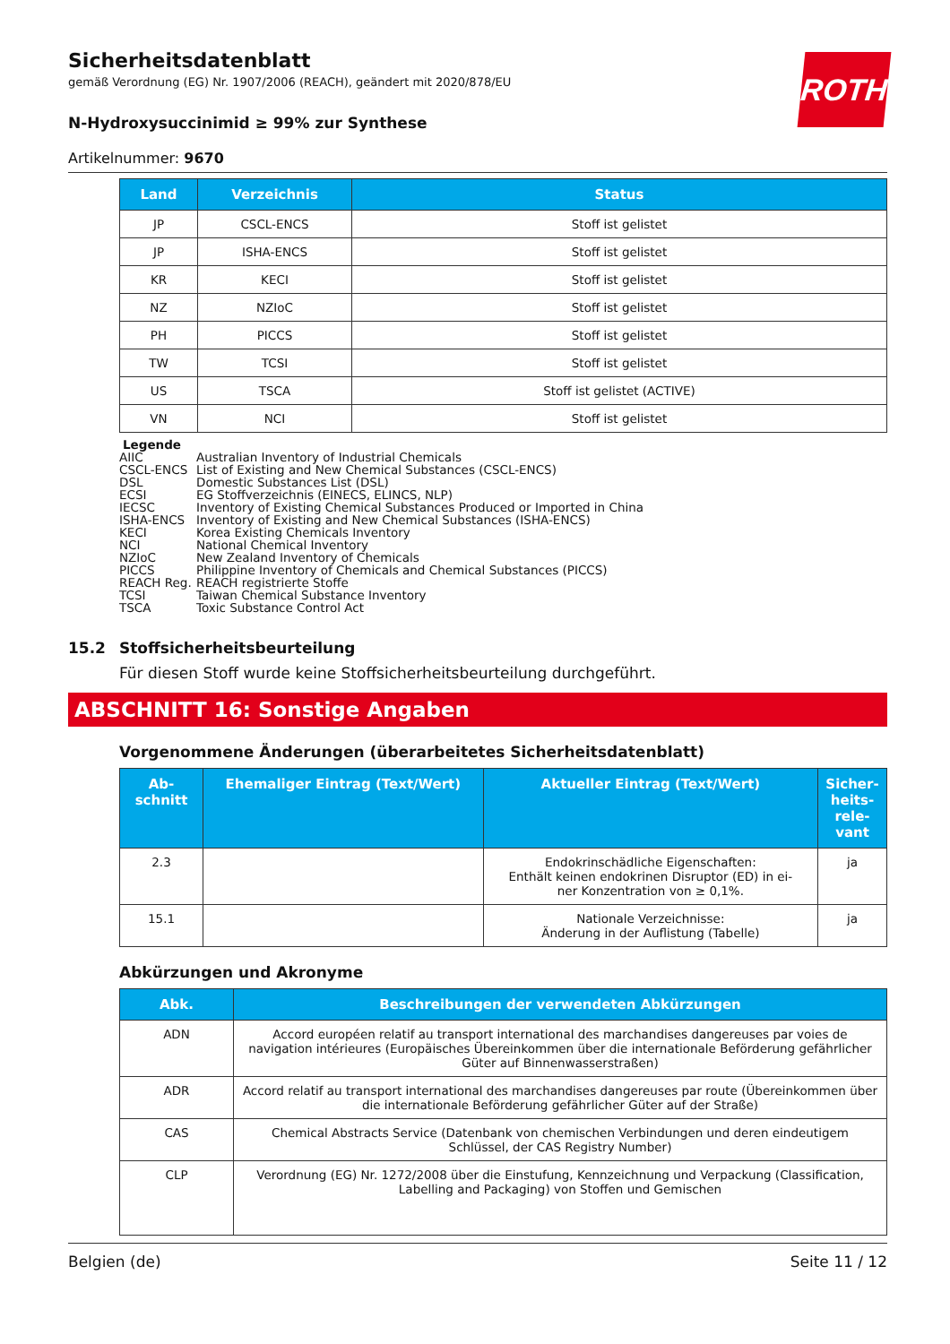ROTH
Sicherheitsdatenblatt
gemäß Verordnung (EG) Nr. 1907/2006 (REACH), geändert mit 2020/878/EU
N-Hydroxysuccinimid ≥ 99% zur Synthese
Artikelnummer: 9670
| Land | Verzeichnis | Status |
| --- | --- | --- |
| JP | CSCL-ENCS | Stoff ist gelistet |
| JP | ISHA-ENCS | Stoff ist gelistet |
| KR | KECI | Stoff ist gelistet |
| NZ | NZIoC | Stoff ist gelistet |
| PH | PICCS | Stoff ist gelistet |
| TW | TCSI | Stoff ist gelistet |
| US | TSCA | Stoff ist gelistet (ACTIVE) |
| VN | NCI | Stoff ist gelistet |
Legende
AIIC Australian Inventory of Industrial Chemicals
CSCL-ENCS List of Existing and New Chemical Substances (CSCL-ENCS)
DSL Domestic Substances List (DSL)
ECSI EG Stoffverzeichnis (EINECS, ELINCS, NLP)
IECSC Inventory of Existing Chemical Substances Produced or Imported in China
ISHA-ENCS Inventory of Existing and New Chemical Substances (ISHA-ENCS)
KECI Korea Existing Chemicals Inventory
NCI National Chemical Inventory
NZIoC New Zealand Inventory of Chemicals
PICCS Philippine Inventory of Chemicals and Chemical Substances (PICCS)
REACH Reg. REACH registrierte Stoffe
TCSI Taiwan Chemical Substance Inventory
TSCA Toxic Substance Control Act
15.2 Stoffsicherheitsbeurteilung
Für diesen Stoff wurde keine Stoffsicherheitsbeurteilung durchgeführt.
ABSCHNITT 16: Sonstige Angaben
Vorgenommene Änderungen (überarbeitetes Sicherheitsdatenblatt)
| Ab- schnitt | Ehemaliger Eintrag (Text/Wert) | Aktueller Eintrag (Text/Wert) | Sicher- heits- rele- vant |
| --- | --- | --- | --- |
| 2.3 | | Endokrinschädliche Eigenschaften: Enthält keinen endokrinen Disruptor (ED) in ei- ner Konzentration von ≥ 0,1%. | ja |
| 15.1 | | Nationale Verzeichnisse: Änderung in der Auflistung (Tabelle) | ja |
Abkürzungen und Akronyme
| Abk. | Beschreibungen der verwendeten Abkürzungen |
| --- | --- |
| ADN | Accord européen relatif au transport international des marchandises dangereuses par voies de navigation intérieures (Europäisches Übereinkommen über die internationale Beförderung gefährlicher Güter auf Binnenwasserstraßen) |
| ADR | Accord relatif au transport international des marchandises dangereuses par route (Übereinkommen über die internationale Beförderung gefährlicher Güter auf der Straße) |
| CAS | Chemical Abstracts Service (Datenbank von chemischen Verbindungen und deren eindeutigem Schlüssel, der CAS Registry Number) |
| CLP | Verordnung (EG) Nr. 1272/2008 über die Einstufung, Kennzeichnung und Verpackung (Classification, Labelling and Packaging) von Stoffen und Gemischen |
Belgien (de) Seite 11 / 12